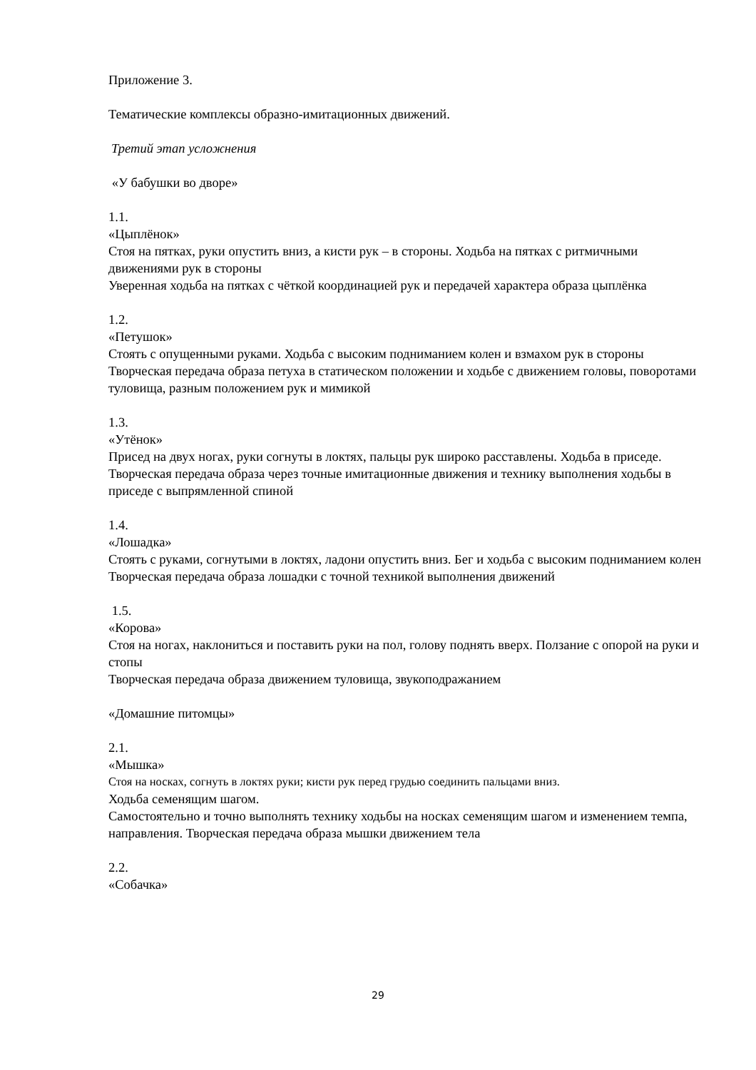Приложение 3.
Тематические комплексы образно-имитационных движений.
Третий этап усложнения
«У бабушки во дворе»
1.1.
«Цыплёнок»
Стоя на пятках, руки опустить вниз, а кисти рук – в стороны. Ходьба на пятках с ритмичными движениями рук в стороны
Уверенная ходьба на пятках с чёткой координацией рук и передачей характера образа цыплёнка
1.2.
«Петушок»
Стоять с опущенными руками. Ходьба с высоким подниманием колен и взмахом рук в стороны
Творческая передача образа петуха в статическом положении и ходьбе с движением головы, поворотами туловища, разным положением рук и мимикой
1.3.
«Утёнок»
Присед на двух ногах, руки согнуты в локтях, пальцы рук широко расставлены. Ходьба в приседе.
Творческая передача образа через точные имитационные движения и технику выполнения ходьбы в приседе с выпрямленной спиной
1.4.
«Лошадка»
Стоять с руками, согнутыми в локтях, ладони опустить вниз. Бег и ходьба с высоким подниманием колен
Творческая передача образа лошадки с точной техникой выполнения движений
1.5.
«Корова»
Стоя на ногах, наклониться и поставить руки на пол, голову поднять вверх. Ползание с опорой на руки и стопы
Творческая передача образа движением туловища, звукоподражанием
«Домашние питомцы»
2.1.
«Мышка»
Стоя на носках, согнуть в локтях руки; кисти рук перед грудью соединить пальцами вниз.
Ходьба семенящим шагом.
Самостоятельно и точно выполнять технику ходьбы на носках семенящим шагом и изменением темпа, направления. Творческая передача образа мышки движением тела
2.2.
«Собачка»
29